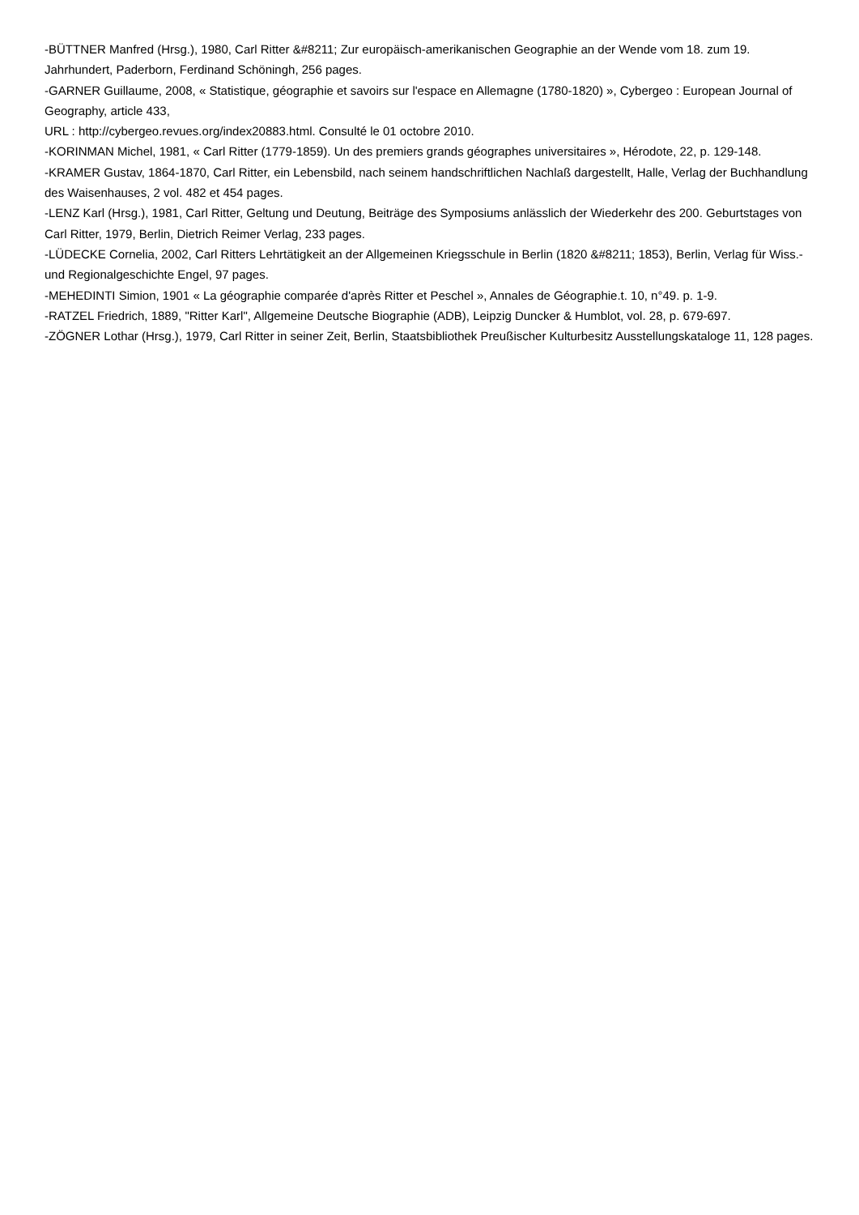-BÜTTNER Manfred (Hrsg.), 1980, Carl Ritter &#8211; Zur europäisch-amerikanischen Geographie an der Wende vom 18. zum 19. Jahrhundert, Paderborn, Ferdinand Schöningh, 256 pages.
-GARNER Guillaume, 2008, « Statistique, géographie et savoirs sur l'espace en Allemagne (1780-1820) », Cybergeo : European Journal of Geography, article 433,
URL : http://cybergeo.revues.org/index20883.html. Consulté le 01 octobre 2010.
-KORINMAN Michel, 1981, « Carl Ritter (1779-1859). Un des premiers grands géographes universitaires », Hérodote, 22, p. 129-148.
-KRAMER Gustav, 1864-1870, Carl Ritter, ein Lebensbild, nach seinem handschriftlichen Nachlaß dargestellt, Halle, Verlag der Buchhandlung des Waisenhauses, 2 vol. 482 et 454 pages.
-LENZ Karl (Hrsg.), 1981, Carl Ritter, Geltung und Deutung, Beiträge des Symposiums anlässlich der Wiederkehr des 200. Geburtstages von Carl Ritter, 1979, Berlin, Dietrich Reimer Verlag, 233 pages.
-LÜDECKE Cornelia, 2002, Carl Ritters Lehrtätigkeit an der Allgemeinen Kriegsschule in Berlin (1820 &#8211; 1853), Berlin, Verlag für Wiss.- und Regionalgeschichte Engel, 97 pages.
-MEHEDINTI Simion, 1901 « La géographie comparée d'après Ritter et Peschel », Annales de Géographie.t. 10, n°49. p. 1-9.
-RATZEL Friedrich, 1889, "Ritter Karl", Allgemeine Deutsche Biographie (ADB), Leipzig Duncker & Humblot, vol. 28, p. 679-697.
-ZÖGNER Lothar (Hrsg.), 1979, Carl Ritter in seiner Zeit, Berlin, Staatsbibliothek Preußischer Kulturbesitz Ausstellungskataloge 11, 128 pages.